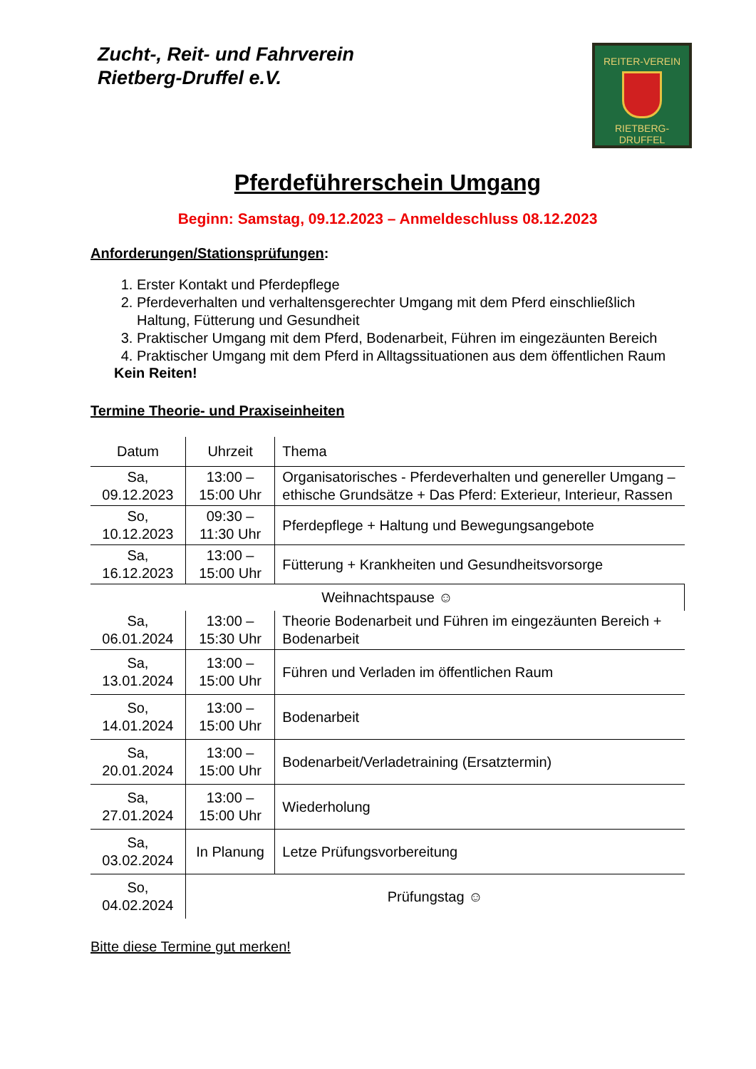Zucht-, Reit- und Fahrverein
Rietberg-Druffel e.V.
REITER-VEREIN
RIETBERG-DRUFFEL
Pferdeführerschein Umgang
Beginn: Samstag, 09.12.2023 – Anmeldeschluss 08.12.2023
Anforderungen/Stationsprüfungen:
1. Erster Kontakt und Pferdepflege
2. Pferdeverhalten und verhaltensgerechter Umgang mit dem Pferd einschließlich Haltung, Fütterung und Gesundheit
3. Praktischer Umgang mit dem Pferd, Bodenarbeit, Führen im eingezäunten Bereich
4. Praktischer Umgang mit dem Pferd in Alltagssituationen aus dem öffentlichen Raum
Kein Reiten!
Termine Theorie- und Praxiseinheiten
| Datum | Uhrzeit | Thema |
| Sa, 09.12.2023 | 13:00 – 15:00 Uhr | Organisatorisches - Pferdeverhalten und genereller Umgang – ethische Grundsätze + Das Pferd: Exterieur, Interieur, Rassen |
| So, 10.12.2023 | 09:30 – 11:30 Uhr | Pferdepflege + Haltung und Bewegungsangebote |
| Sa, 16.12.2023 | 13:00 – 15:00 Uhr | Fütterung + Krankheiten und Gesundheitsvorsorge |
| Weihnachtspause ☺ | | |
| Sa, 06.01.2024 | 13:00 – 15:30 Uhr | Theorie Bodenarbeit und Führen im eingezäunten Bereich + Bodenarbeit |
| Sa, 13.01.2024 | 13:00 – 15:00 Uhr | Führen und Verladen im öffentlichen Raum |
| So, 14.01.2024 | 13:00 – 15:00 Uhr | Bodenarbeit |
| Sa, 20.01.2024 | 13:00 – 15:00 Uhr | Bodenarbeit/Verladetraining (Ersatztermin) |
| Sa, 27.01.2024 | 13:00 – 15:00 Uhr | Wiederholung |
| Sa, 03.02.2024 | In Planung | Letze Prüfungsvorbereitung |
| So, 04.02.2024 | Prüfungstag ☺ | |
Bitte diese Termine gut merken!